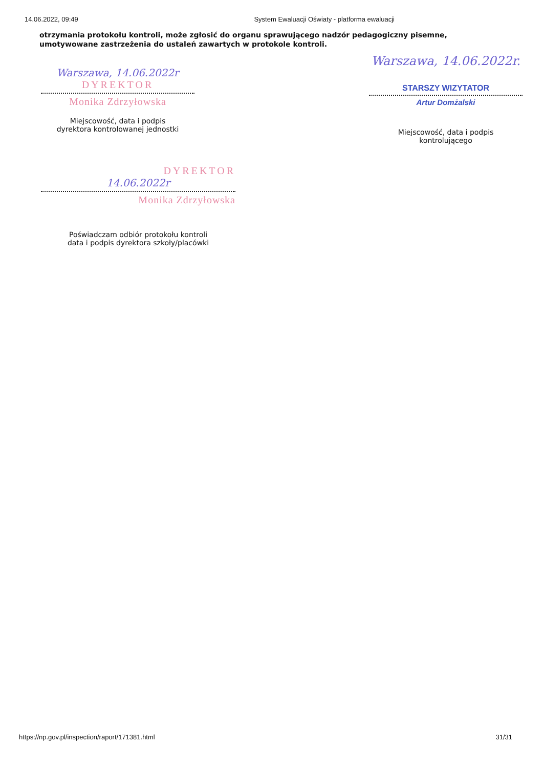14.06.2022, 09:49 System Ewaluacji Oświaty - platforma ewaluacji
otrzymania protokołu kontroli, może zgłosić do organu sprawującego nadzór pedagogiczny pisemne,
umotywowane zastrzeżenia do ustaleń zawartych w protokole kontroli.
Warszawa, 14.06.2022r
DYREKTOR
Monika Zdrzyłowska
Miejscowość, data i podpis
dyrektora kontrolowanej jednostki
Warszawa, 14.06.2022r.
STARSZY WIZYTATOR
Artur Domżalski
Miejscowość, data i podpis
kontrolującego
DYREKTOR
14.06.2022r
Monika Zdrzyłowska
Poświadczam odbiór protokołu kontroli
data i podpis dyrektora szkoły/placówki
https://np.gov.pl/inspection/raport/171381.html 31/31